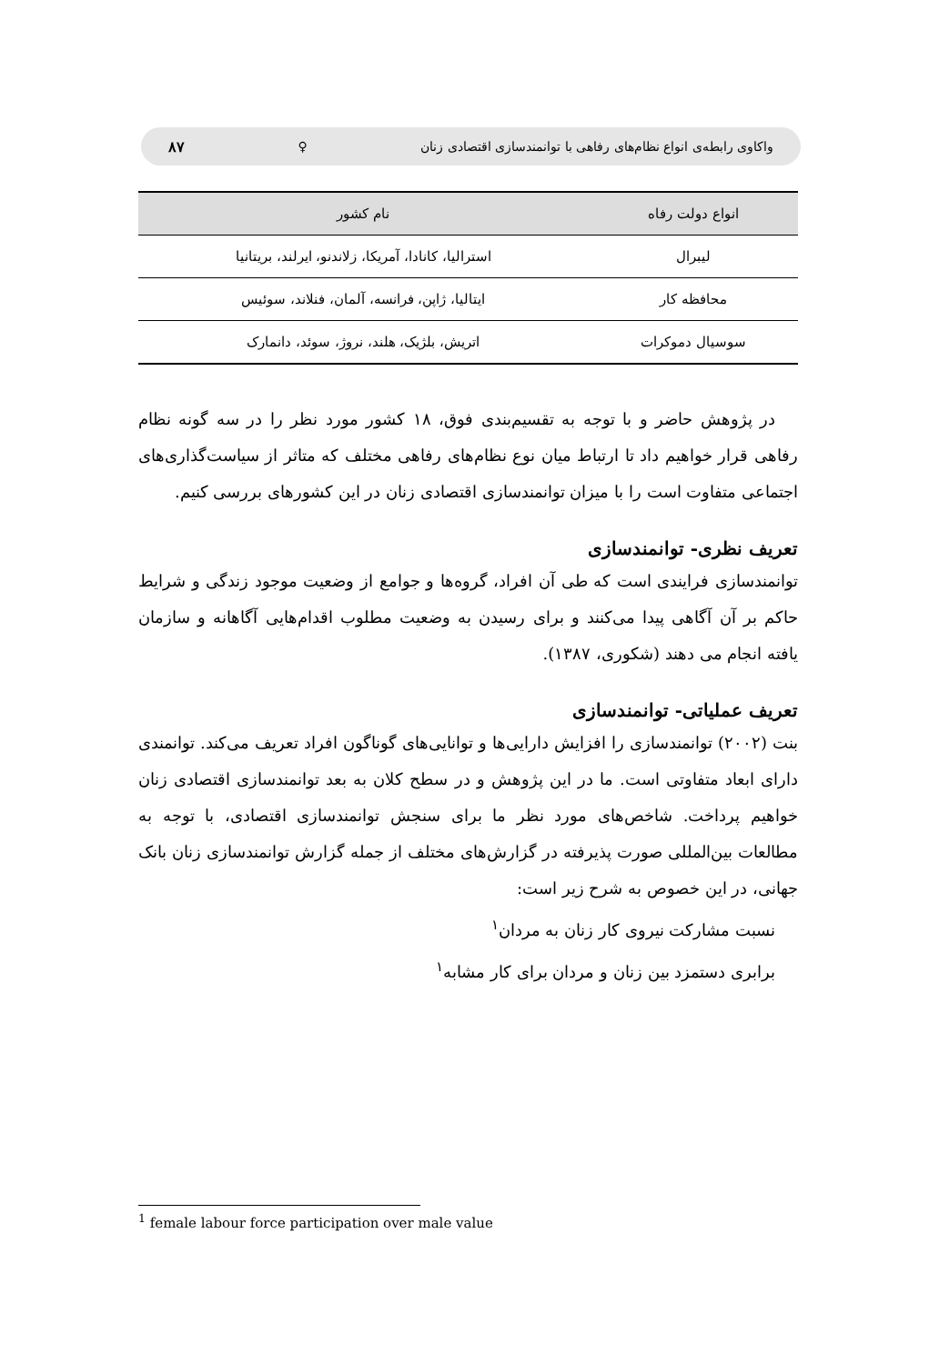واکاوی رابطه‌ی انواع نظام‌های رفاهی با توانمندسازی اقتصادی زنان ♀ ۸۷
| انواع دولت رفاه | نام کشور |
| --- | --- |
| لیبرال | استرالیا، کانادا، آمریکا، زلاندنو، ایرلند، بریتانیا |
| محافظه کار | ایتالیا، ژاپن، فرانسه، آلمان، فنلاند، سوئیس |
| سوسیال دموکرات | اتریش، بلژیک، هلند، نروژ، سوئد، دانمارک |
در پژوهش حاضر و با توجه به تقسیم‌بندی فوق، ۱۸ کشور مورد نظر را در سه گونه نظام رفاهی قرار خواهیم داد تا ارتباط میان نوع نظام‌های رفاهی مختلف که متاثر از سیاست‌گذاری‌های اجتماعی متفاوت است را با میزان توانمندسازی اقتصادی زنان در این کشورهای بررسی کنیم.
تعریف نظری- توانمندسازی
توانمندسازی فرایندی است که طی آن افراد، گروه‌ها و جوامع از وضعیت موجود زندگی و شرایط حاکم بر آن آگاهی پیدا می‌کنند و برای رسیدن به وضعیت مطلوب اقدام‌هایی آگاهانه و سازمان یافته انجام می دهند (شکوری، ۱۳۸۷).
تعریف عملیاتی- توانمندسازی
بنت (۲۰۰۲) توانمندسازی را افزایش دارایی‌ها و توانایی‌های گوناگون افراد تعریف می‌کند. توانمندی دارای ابعاد متفاوتی است. ما در این پژوهش و در سطح کلان به بعد توانمندسازی اقتصادی زنان خواهیم پرداخت. شاخص‌های مورد نظر ما برای سنجش توانمندسازی اقتصادی، با توجه به مطالعات بین‌المللی صورت پذیرفته در گزارش‌های مختلف از جمله گزارش توانمندسازی زنان بانک جهانی، در این خصوص به شرح زیر است:
نسبت مشارکت نیروی کار زنان به مردان<sup>۱</sup>
برابری دستمزد بین زنان و مردان برای کار مشابه<sup>۱</sup>
<sup>1</sup> female labour force participation over male value